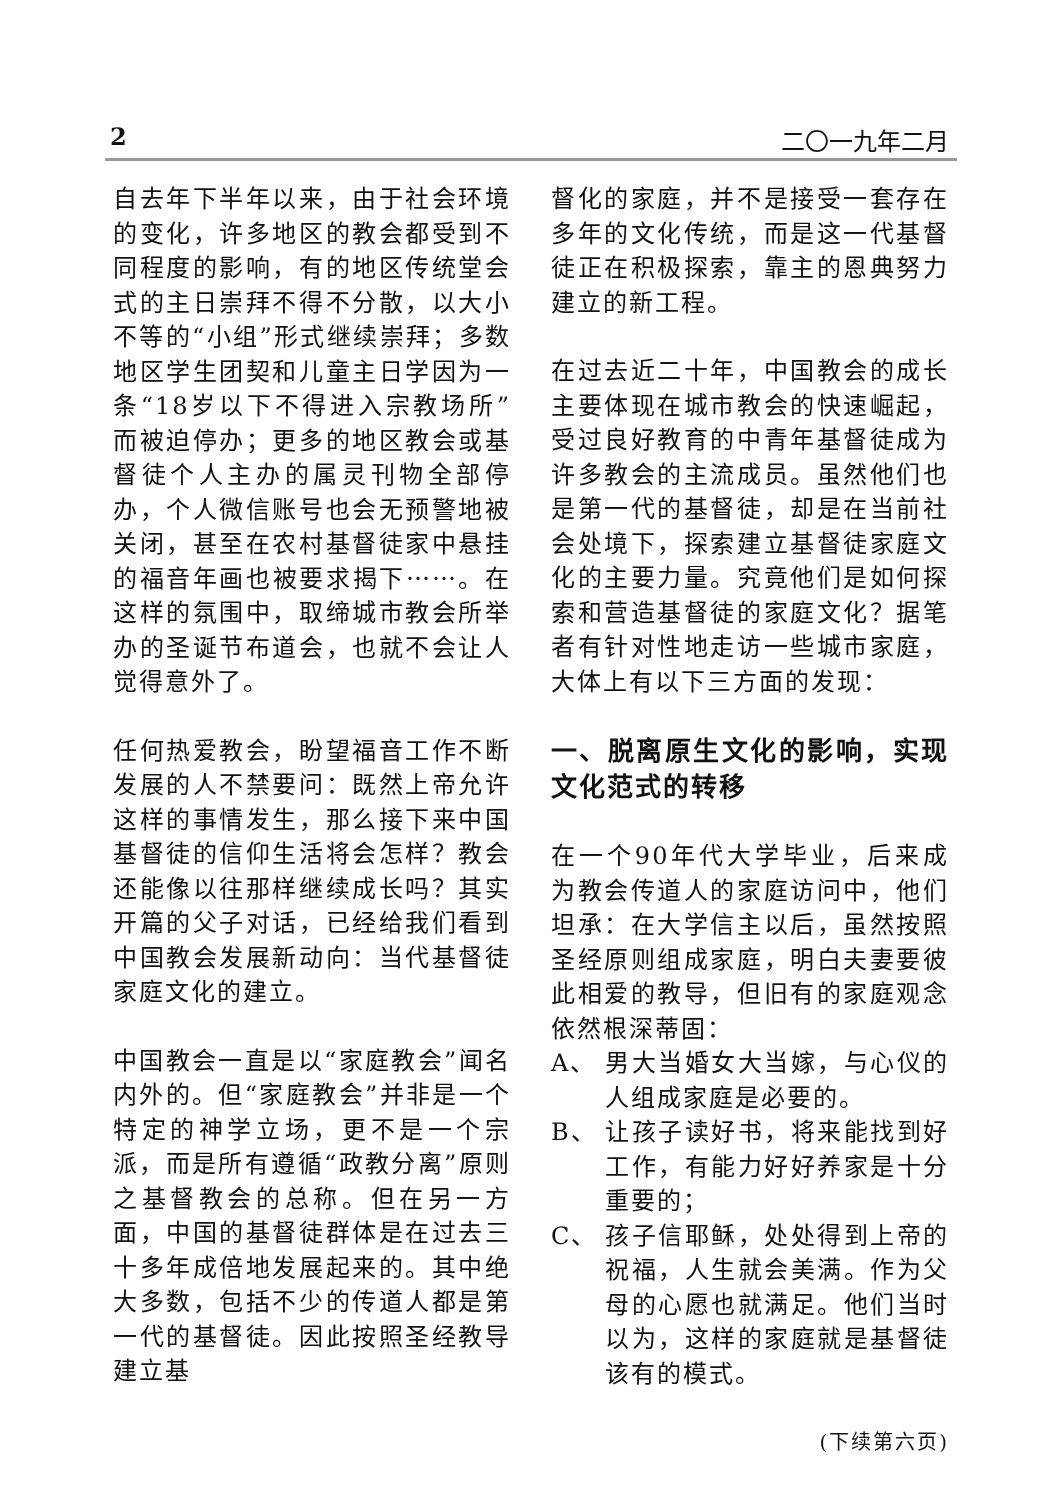2 二〇一九年二月
自去年下半年以来，由于社会环境的变化，许多地区的教会都受到不同程度的影响，有的地区传统堂会式的主日崇拜不得不分散，以大小不等的“小组”形式继续崇拜；多数地区学生团契和儿童主日学因为一条“18岁以下不得进入宗教场所”而被迫停办；更多的地区教会或基督徒个人主办的属灵刊物全部停办，个人微信账号也会无预警地被关闭，甚至在农村基督徒家中悬挂的福音年画也被要求揭下⋯⋯。在这样的氛围中，取缔城市教会所举办的圣诞节布道会，也就不会让人觉得意外了。
任何热爱教会，盼望福音工作不断发展的人不禁要问：既然上帝允许这样的事情发生，那么接下来中国基督徒的信仰生活将会怎样？教会还能像以往那样继续成长吗？其实开篇的父子对话，已经给我们看到中国教会发展新动向：当代基督徒家庭文化的建立。
中国教会一直是以“家庭教会”闻名内外的。但“家庭教会”并非是一个特定的神学立场，更不是一个宗派，而是所有遵循“政教分离”原则之基督教会的总称。但在另一方面，中国的基督徒群体是在过去三十多年成倍地发展起来的。其中绝大多数，包括不少的传道人都是第一代的基督徒。因此按照圣经教导建立基
督化的家庭，并不是接受一套存在多年的文化传统，而是这一代基督徒正在积极探索，靠主的恩典努力建立的新工程。
在过去近二十年，中国教会的成长主要体现在城市教会的快速崛起，受过良好教育的中青年基督徒成为许多教会的主流成员。虽然他们也是第一代的基督徒，却是在当前社会处境下，探索建立基督徒家庭文化的主要力量。究竟他们是如何探索和营造基督徒的家庭文化？据笔者有针对性地走访一些城市家庭，大体上有以下三方面的发现：
一、脱离原生文化的影响，实现文化范式的转移
在一个90年代大学毕业，后来成为教会传道人的家庭访问中，他们坦承：在大学信主以后，虽然按照圣经原则组成家庭，明白夫妻要彼此相爱的教导，但旧有的家庭观念依然根深蒂固：
A、 男大当婚女大当嫁，与心仪的人组成家庭是必要的。
B、 让孩子读好书，将来能找到好工作，有能力好好养家是十分重要的；
C、 孩子信耶稣，处处得到上帝的祝福，人生就会美满。作为父母的心愿也就满足。他们当时以为，这样的家庭就是基督徒该有的模式。
(下续第六页)